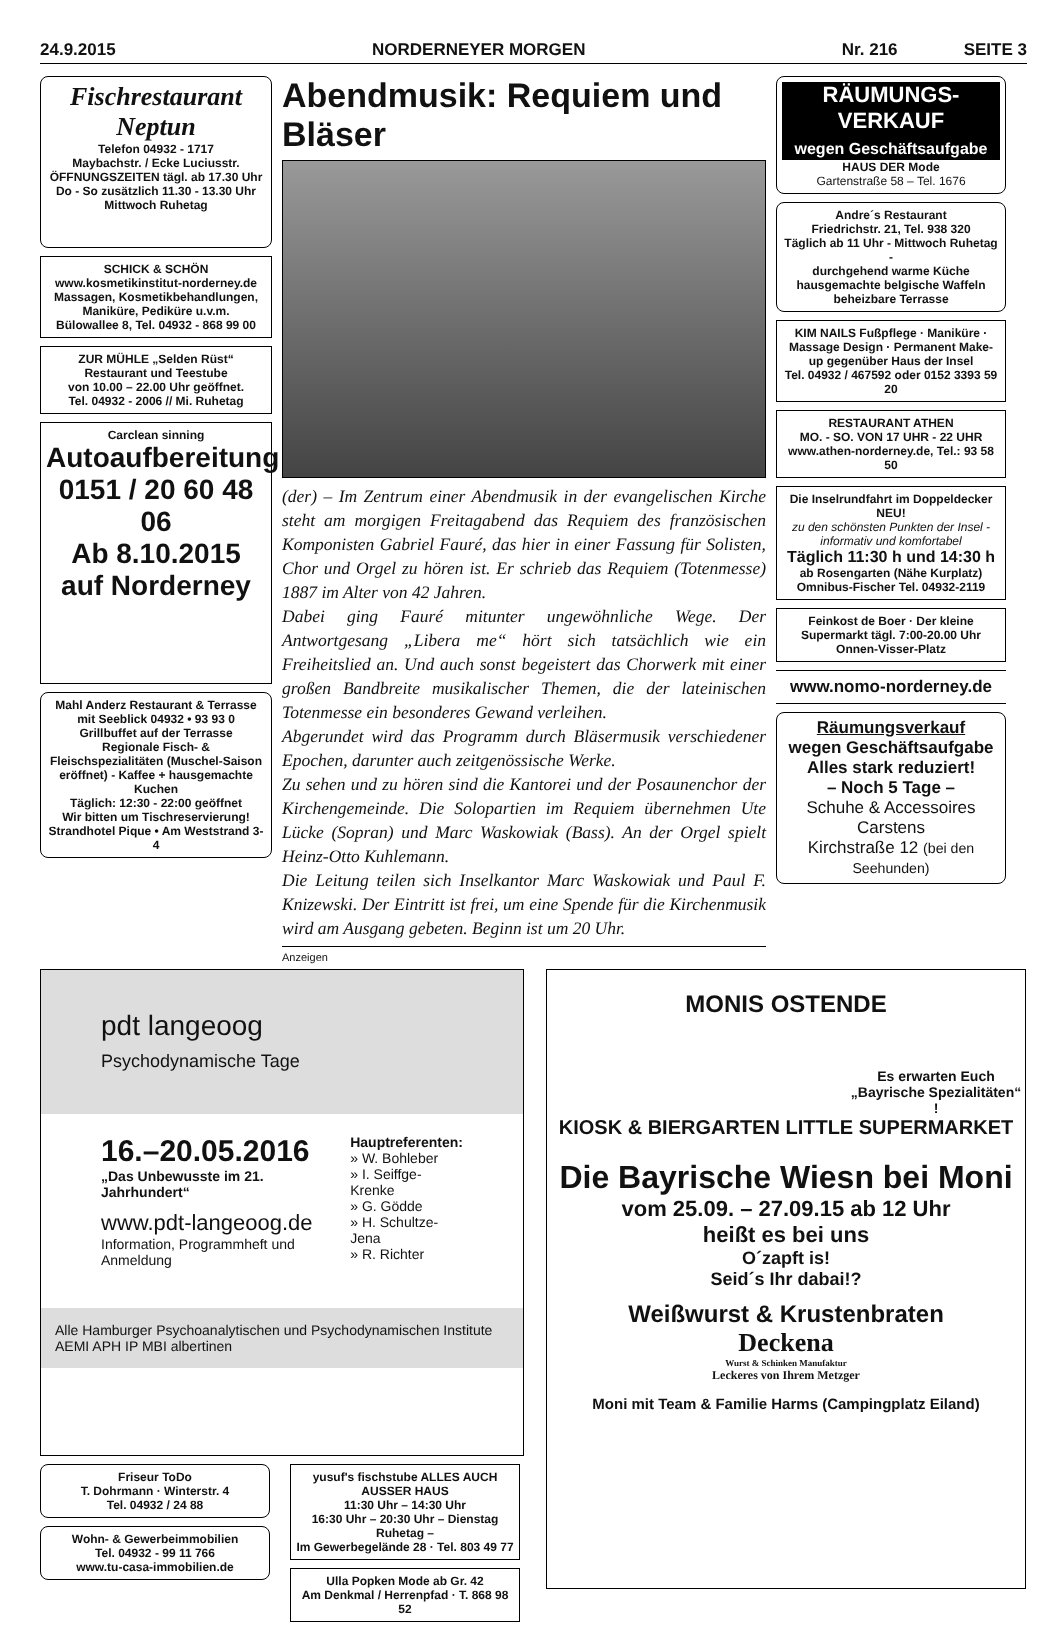24.9.2015 NORDERNEYER MORGEN Nr. 216 SEITE 3
Fischrestaurant Neptun
Telefon 04932 - 1717
Maybachstr. / Ecke Luciusstr.
ÖFFNUNGSZEITEN tägl. ab 17.30 Uhr Do - So zusätzlich 11.30 - 13.30 Uhr Mittwoch Ruhetag
SCHICK & SCHÖN
www.kosmetikinstitut-norderney.de
Massagen, Kosmetikbehandlungen, Maniküre, Pediküre u.v.m.
Bülowallee 8, Tel. 04932 - 868 99 00
ZUR MÜHLE „Selden Rüst“
Restaurant und Teestube
von 10.00 – 22.00 Uhr geöffnet.
Tel. 04932 - 2006 // Mi. Ruhetag
Carclean sinning
Autoaufbereitung
0151 / 20 60 48 06
Ab 8.10.2015
auf Norderney
Mahl Anderz Restaurant & Terrasse mit Seeblick 04932 • 93 93 0
Grillbuffet auf der Terrasse
Regionale Fisch- & Fleischspezialitäten (Muschel-Saison eröffnet) - Kaffee + hausgemachte Kuchen
Täglich: 12:30 - 22:00 geöffnet
Wir bitten um Tischreservierung!
Strandhotel Pique • Am Weststrand 3-4
Abendmusik: Requiem und Bläser
(der) – Im Zentrum einer Abendmusik in der evangelischen Kirche steht am morgigen Freitagabend das Requiem des französischen Komponisten Gabriel Fauré, das hier in einer Fassung für Solisten, Chor und Orgel zu hören ist. Er schrieb das Requiem (Totenmesse) 1887 im Alter von 42 Jahren.
Dabei ging Fauré mitunter ungewöhnliche Wege. Der Antwortgesang „Libera me“ hört sich tatsächlich wie ein Freiheitslied an. Und auch sonst begeistert das Chorwerk mit einer großen Bandbreite musikalischer Themen, die der lateinischen Totenmesse ein besonderes Gewand verleihen.
Abgerundet wird das Programm durch Bläsermusik verschiedener Epochen, darunter auch zeitgenössische Werke.
Zu sehen und zu hören sind die Kantorei und der Posaunenchor der Kirchengemeinde. Die Solopartien im Requiem übernehmen Ute Lücke (Sopran) und Marc Waskowiak (Bass). An der Orgel spielt Heinz-Otto Kuhlemann.
Die Leitung teilen sich Inselkantor Marc Waskowiak und Paul F. Knizewski. Der Eintritt ist frei, um eine Spende für die Kirchenmusik wird am Ausgang gebeten. Beginn ist um 20 Uhr.
Anzeigen
RÄUMUNGS-VERKAUF
wegen Geschäftsaufgabe
HAUS DER Mode
Gartenstraße 58 – Tel. 1676
Andre´s Restaurant
Friedrichstr. 21, Tel. 938 320
Täglich ab 11 Uhr - Mittwoch Ruhetag -
durchgehend warme Küche
hausgemachte belgische Waffeln
beheizbare Terrasse
KIM NAILS Fußpflege · Maniküre · Massage Design · Permanent Make-up gegenüber Haus der Insel
Tel. 04932 / 467592 oder 0152 3393 59 20
RESTAURANT ATHEN
MO. - SO. VON 17 UHR - 22 UHR
www.athen-norderney.de, Tel.: 93 58 50
Die Inselrundfahrt im Doppeldecker NEU!
zu den schönsten Punkten der Insel - informativ und komfortabel
Täglich 11:30 h und 14:30 h
ab Rosengarten (Nähe Kurplatz)
Omnibus-Fischer Tel. 04932-2119
Feinkost de Boer · Der kleine Supermarkt tägl. 7:00-20.00 Uhr Onnen-Visser-Platz
www.nomo-norderney.de
Räumungsverkauf
wegen Geschäftsaufgabe
Alles stark reduziert!
– Noch 5 Tage –
Schuhe & Accessoires Carstens
Kirchstraße 12 (bei den Seehunden)
pdt langeoog
Psychodynamische Tage
16.–20.05.2016
„Das Unbewusste im 21. Jahrhundert“
www.pdt-langeoog.de
Information, Programmheft und Anmeldung
Hauptreferenten:
» W. Bohleber
» I. Seiffge-Krenke
» G. Gödde
» H. Schultze-Jena
» R. Richter
Alle Hamburger Psychoanalytischen und Psychodynamischen Institute
AEMI APH IP MBI albertinen
Friseur ToDo
T. Dohrmann · Winterstr. 4
Tel. 04932 / 24 88
Wohn- & Gewerbeimmobilien
Tel. 04932 - 99 11 766
www.tu-casa-immobilien.de
yusuf's fischstube ALLES AUCH AUSSER HAUS
11:30 Uhr – 14:30 Uhr
16:30 Uhr – 20:30 Uhr – Dienstag Ruhetag –
Im Gewerbegelände 28 · Tel. 803 49 77
Ulla Popken Mode ab Gr. 42
Am Denkmal / Herrenpfad · T. 868 98 52
MONIS OSTENDE
Es erwarten Euch „Bayrische Spezialitäten“ !
KIOSK & BIERGARTEN LITTLE SUPERMARKET
Die Bayrische Wiesn bei Moni
vom 25.09. – 27.09.15 ab 12 Uhr
heißt es bei uns
O´zapft is!
Seid´s Ihr dabai!?
Weißwurst & Krustenbraten
Deckena
Wurst & Schinken Manufaktur
Leckeres von Ihrem Metzger
Moni mit Team & Familie Harms (Campingplatz Eiland)